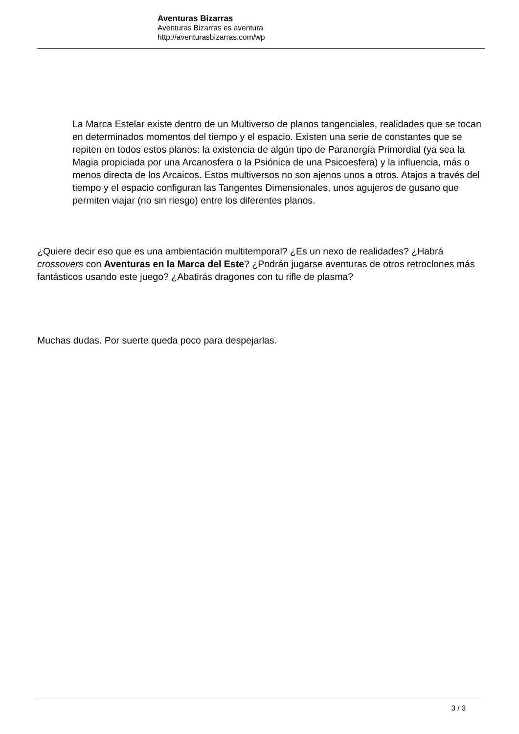Aventuras Bizarras
Aventuras Bizarras es aventura
http://aventurasbizarras.com/wp
La Marca Estelar existe dentro de un Multiverso de planos tangenciales, realidades que se tocan en determinados momentos del tiempo y el espacio. Existen una serie de constantes que se repiten en todos estos planos: la existencia de algún tipo de Paranergía Primordial (ya sea la Magia propiciada por una Arcanosfera o la Psiónica de una Psicoesfera) y la influencia, más o menos directa de los Arcaicos. Estos multiversos no son ajenos unos a otros. Atajos a través del tiempo y el espacio configuran las Tangentes Dimensionales, unos agujeros de gusano que permiten viajar (no sin riesgo) entre los diferentes planos.
¿Quiere decir eso que es una ambientación multitemporal? ¿Es un nexo de realidades? ¿Habrá crossovers con Aventuras en la Marca del Este? ¿Podrán jugarse aventuras de otros retroclones más fantásticos usando este juego? ¿Abatirás dragones con tu rifle de plasma?
Muchas dudas. Por suerte queda poco para despejarlas.
3 / 3